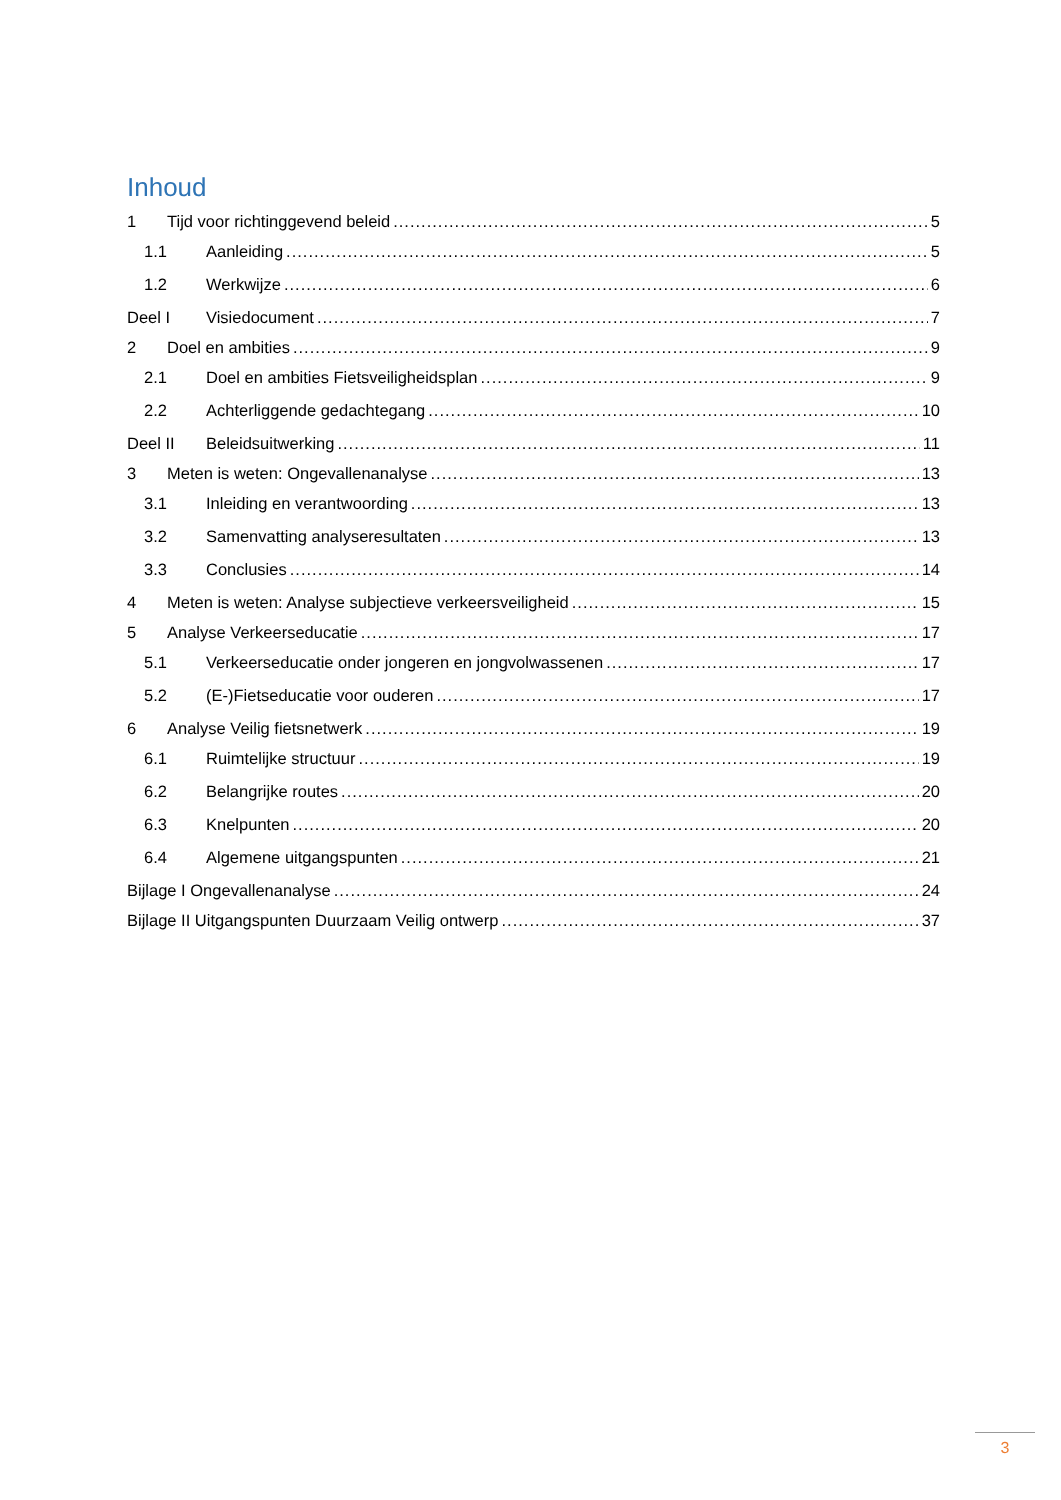Inhoud
1 Tijd voor richtinggevend beleid 5
1.1 Aanleiding 5
1.2 Werkwijze 6
Deel I Visiedocument 7
2 Doel en ambities 9
2.1 Doel en ambities Fietsveiligheidsplan 9
2.2 Achterliggende gedachtegang 10
Deel II Beleidsuitwerking 11
3 Meten is weten: Ongevallenanalyse 13
3.1 Inleiding en verantwoording 13
3.2 Samenvatting analyseresultaten 13
3.3 Conclusies 14
4 Meten is weten: Analyse subjectieve verkeersveiligheid 15
5 Analyse Verkeerseducatie 17
5.1 Verkeerseducatie onder jongeren en jongvolwassenen 17
5.2 (E-)Fietseducatie voor ouderen 17
6 Analyse Veilig fietsnetwerk 19
6.1 Ruimtelijke structuur 19
6.2 Belangrijke routes 20
6.3 Knelpunten 20
6.4 Algemene uitgangspunten 21
Bijlage I Ongevallenanalyse 24
Bijlage II Uitgangspunten Duurzaam Veilig ontwerp 37
3